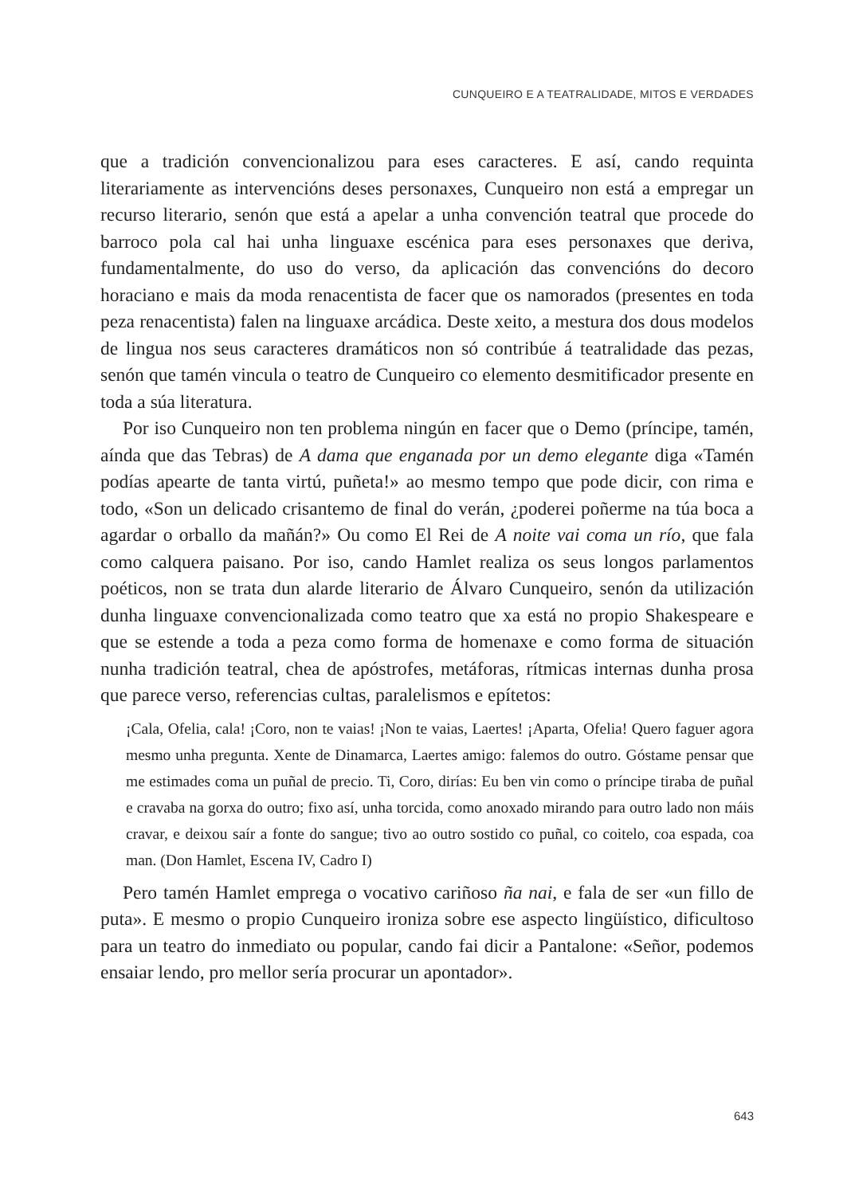CUNQUEIRO E A TEATRALIDADE, MITOS E VERDADES
que a tradición convencionalizou para eses caracteres. E así, cando requinta literariamente as intervencións deses personaxes, Cunqueiro non está a empregar un recurso literario, senón que está a apelar a unha convención teatral que procede do barroco pola cal hai unha linguaxe escénica para eses personaxes que deriva, fundamentalmente, do uso do verso, da aplicación das convencións do decoro horaciano e mais da moda renacentista de facer que os namorados (presentes en toda peza renacentista) falen na linguaxe arcádica. Deste xeito, a mestura dos dous modelos de lingua nos seus caracteres dramáticos non só contribúe á teatralidade das pezas, senón que tamén vincula o teatro de Cunqueiro co elemento desmitificador presente en toda a súa literatura.
Por iso Cunqueiro non ten problema ningún en facer que o Demo (príncipe, tamén, aínda que das Tebras) de A dama que enganada por un demo elegante diga «Tamén podías apearte de tanta virtú, puñeta!» ao mesmo tempo que pode dicir, con rima e todo, «Son un delicado crisantemo de final do verán, ¿poderei poñerme na túa boca a agardar o orballo da mañán?» Ou como El Rei de A noite vai coma un río, que fala como calquera paisano. Por iso, cando Hamlet realiza os seus longos parlamentos poéticos, non se trata dun alarde literario de Álvaro Cunqueiro, senón da utilización dunha linguaxe convencionalizada como teatro que xa está no propio Shakespeare e que se estende a toda a peza como forma de homenaxe e como forma de situación nunha tradición teatral, chea de apóstrofes, metáforas, rítmicas internas dunha prosa que parece verso, referencias cultas, paralelismos e epítetos:
¡Cala, Ofelia, cala! ¡Coro, non te vaias! ¡Non te vaias, Laertes! ¡Aparta, Ofelia! Quero faguer agora mesmo unha pregunta. Xente de Dinamarca, Laertes amigo: falemos do outro. Góstame pensar que me estimades coma un puñal de precio. Ti, Coro, dirías: Eu ben vin como o príncipe tiraba de puñal e cravaba na gorxa do outro; fixo así, unha torcida, como anoxado mirando para outro lado non máis cravar, e deixou saír a fonte do sangue; tivo ao outro sostido co puñal, co coitelo, coa espada, coa man. (Don Hamlet, Escena IV, Cadro I)
Pero tamén Hamlet emprega o vocativo cariñoso ña nai, e fala de ser «un fillo de puta». E mesmo o propio Cunqueiro ironiza sobre ese aspecto lingüístico, dificultoso para un teatro do inmediato ou popular, cando fai dicir a Pantalone: «Señor, podemos ensaiar lendo, pro mellor sería procurar un apontador».
643